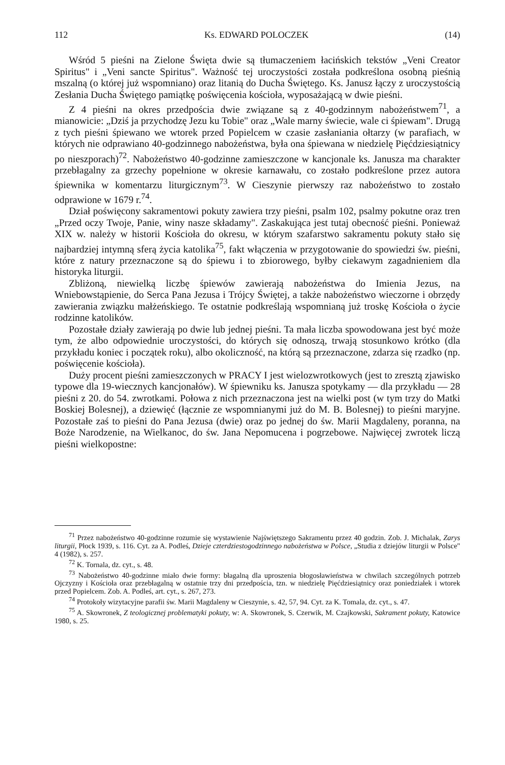112 Ks. EDWARD POLOCZEK (14)
Wśród 5 pieśni na Zielone Święta dwie są tłumaczeniem łacińskich tekstów „Veni Creator Spiritus" i „Veni sancte Spiritus". Ważność tej uroczystości została podkreślona osobną pieśnią mszalną (o której już wspomniano) oraz litanią do Ducha Świętego. Ks. Janusz łączy z uroczystością Zesłania Ducha Świętego pamiątkę poświęcenia kościoła, wyposażającą w dwie pieśni.
Z 4 pieśni na okres przedpościa dwie związane są z 40-godzinnym nabożeństwem<sup>71</sup>, a mianowicie: „Dziś ja przychodzę Jezu ku Tobie" oraz „Wale marny świecie, wale ci śpiewam". Drugą z tych pieśni śpiewano we wtorek przed Popielcem w czasie zasłaniania ołtarzy (w parafiach, w których nie odprawiano 40-godzinnego nabożeństwa, była ona śpiewana w niedzielę Pięćdziesiątnicy po nieszporach)<sup>72</sup>. Nabożeństwo 40-godzinne zamieszczone w kancjonale ks. Janusza ma charakter przebłagalny za grzechy popełnione w okresie karnawału, co zostało podkreślone przez autora śpiewnika w komentarzu liturgicznym<sup>73</sup>. W Cieszynie pierwszy raz nabożeństwo to zostało odprawione w 1679 r.<sup>74</sup>.
Dział poświęcony sakramentowi pokuty zawiera trzy pieśni, psalm 102, psalmy pokutne oraz tren „Przed oczy Twoje, Panie, winy nasze składamy". Zaskakująca jest tutaj obecność pieśni. Ponieważ XIX w. należy w historii Kościoła do okresu, w którym szafarstwo sakramentu pokuty stało się najbardziej intymną sferą życia katolika<sup>75</sup>, fakt włączenia w przygotowanie do spowiedzi św. pieśni, które z natury przeznaczone są do śpiewu i to zbiorowego, byłby ciekawym zagadnieniem dla historyka liturgii.
Zbliżoną, niewielką liczbę śpiewów zawierają nabożeństwa do Imienia Jezus, na Wniebowstąpienie, do Serca Pana Jezusa i Trójcy Świętej, a także nabożeństwo wieczorne i obrzędy zawierania związku małżeńskiego. Te ostatnie podkreślają wspomnianą już troskę Kościoła o życie rodzinne katolików.
Pozostałe działy zawierają po dwie lub jednej pieśni. Ta mała liczba spowodowana jest być może tym, że albo odpowiednie uroczystości, do których się odnoszą, trwają stosunkowo krótko (dla przykładu koniec i początek roku), albo okoliczność, na którą są przeznaczone, zdarza się rzadko (np. poświęcenie kościoła).
Duży procent pieśni zamieszczonych w PRACY I jest wielozwrotkowych (jest to zresztą zjawisko typowe dla 19-wiecznych kancjonałów). W śpiewniku ks. Janusza spotykamy — dla przykładu — 28 pieśni z 20. do 54. zwrotkami. Połowa z nich przeznaczona jest na wielki post (w tym trzy do Matki Boskiej Bolesnej), a dziewięć (łącznie ze wspomnianymi już do M. B. Bolesnej) to pieśni maryjne. Pozostałe zaś to pieśni do Pana Jezusa (dwie) oraz po jednej do św. Marii Magdaleny, poranna, na Boże Narodzenie, na Wielkanoc, do św. Jana Nepomucena i pogrzebowe. Najwięcej zwrotek liczą pieśni wielkopostne:
<sup>71</sup> Przez nabożeństwo 40-godzinne rozumie się wystawienie Najświętszego Sakramentu przez 40 godzin. Zob. J. Michalak, Zarys liturgii, Płock 1939, s. 116. Cyt. za A. Podleś, Dzieje czterdziestogodzinnego nabożeństwa w Polsce, „Studia z dziejów liturgii w Polsce" 4 (1982), s. 257.
<sup>72</sup> K. Tornala, dz. cyt., s. 48.
<sup>73</sup> Nabożeństwo 40-godzinne miało dwie formy: błagalną dla uproszenia błogosławieństwa w chwilach szczególnych potrzeb Ojczyzny i Kościoła oraz przebłagalną w ostatnie trzy dni przedpościa, tzn. w niedzielę Pięćdziesiątnicy oraz poniedziałek i wtorek przed Popielcem. Zob. A. Podleś, art. cyt., s. 267, 273.
<sup>74</sup> Protokoły wizytacyjne parafii św. Marii Magdaleny w Cieszynie, s. 42, 57, 94. Cyt. za K. Tomala, dz. cyt., s. 47.
<sup>75</sup> A. Skowronek, Z teologicznej problematyki pokuty, w: A. Skowronek, S. Czerwik, M. Czajkowski, Sakrament pokuty, Katowice 1980, s. 25.